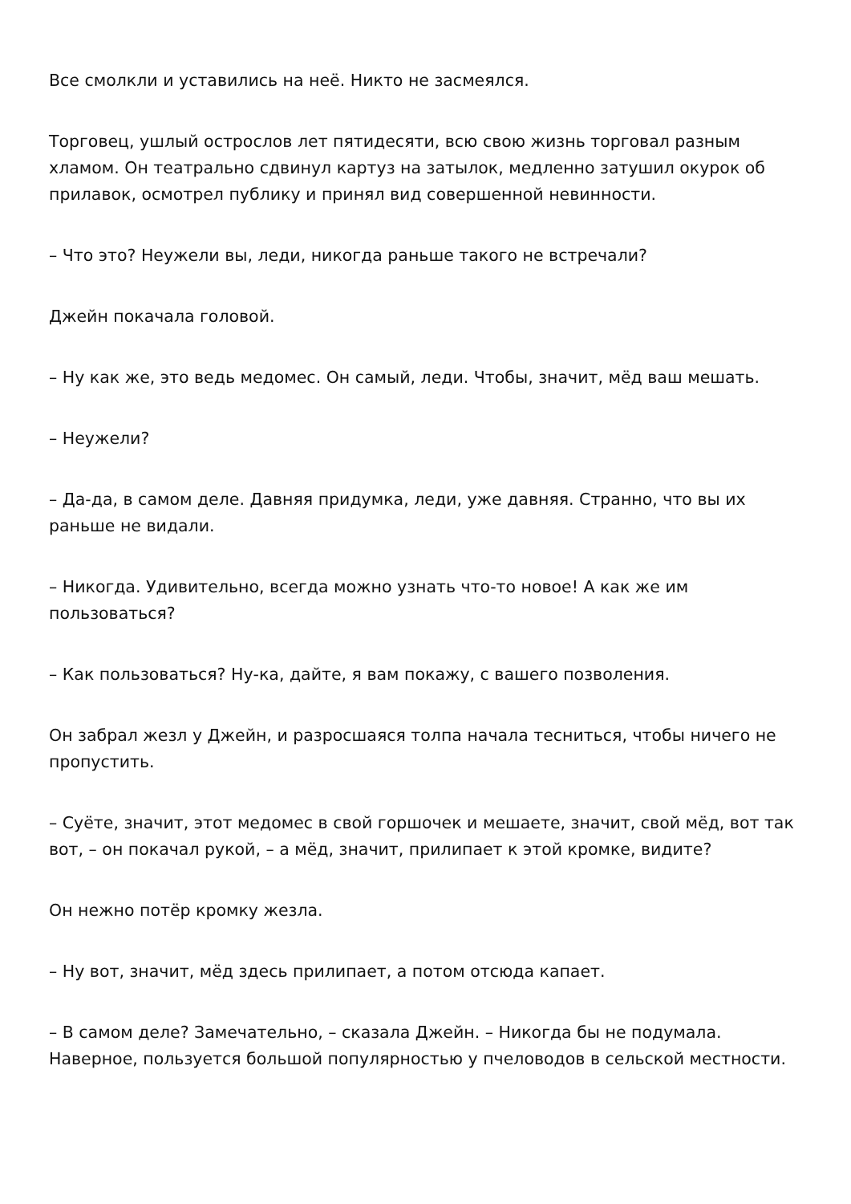Все смолкли и уставились на неё. Никто не засмеялся.
Торговец, ушлый острослов лет пятидесяти, всю свою жизнь торговал разным хламом. Он театрально сдвинул картуз на затылок, медленно затушил окурок об прилавок, осмотрел публику и принял вид совершенной невинности.
– Что это? Неужели вы, леди, никогда раньше такого не встречали?
Джейн покачала головой.
– Ну как же, это ведь медомес. Он самый, леди. Чтобы, значит, мёд ваш мешать.
– Неужели?
– Да-да, в самом деле. Давняя придумка, леди, уже давняя. Странно, что вы их раньше не видали.
– Никогда. Удивительно, всегда можно узнать что-то новое! А как же им пользоваться?
– Как пользоваться? Ну-ка, дайте, я вам покажу, с вашего позволения.
Он забрал жезл у Джейн, и разросшаяся толпа начала тесниться, чтобы ничего не пропустить.
– Суёте, значит, этот медомес в свой горшочек и мешаете, значит, свой мёд, вот так вот, – он покачал рукой, – а мёд, значит, прилипает к этой кромке, видите?
Он нежно потёр кромку жезла.
– Ну вот, значит, мёд здесь прилипает, а потом отсюда капает.
– В самом деле? Замечательно, – сказала Джейн. – Никогда бы не подумала. Наверное, пользуется большой популярностью у пчеловодов в сельской местности.